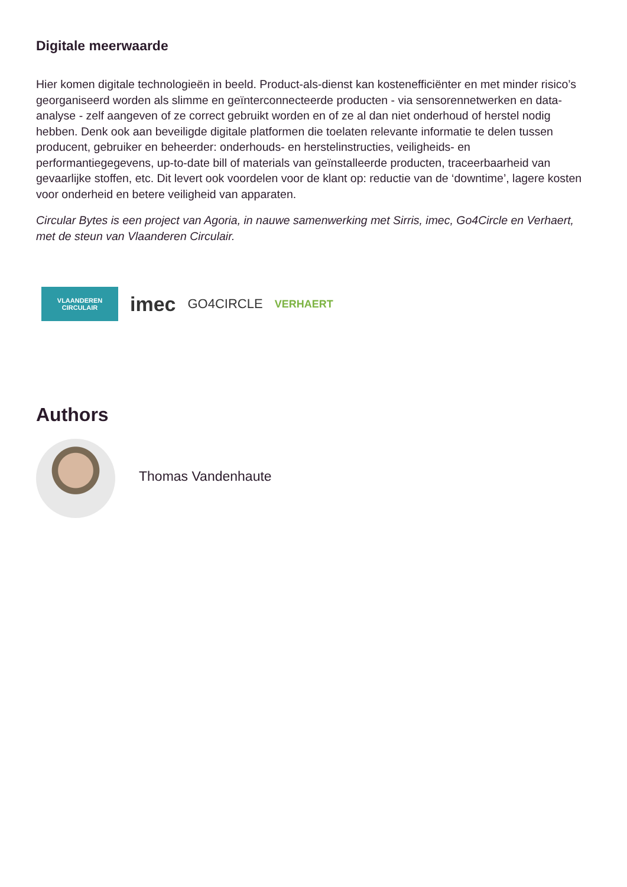Digitale meerwaarde
Hier komen digitale technologieën in beeld. Product-als-dienst kan kostenefficiënter en met minder risico’s georganiseerd worden als slimme en geïnterconnecteerde producten - via sensorennetwerken en data-analyse - zelf aangeven of ze correct gebruikt worden en of ze al dan niet onderhoud of herstel nodig hebben. Denk ook aan beveiligde digitale platformen die toelaten relevante informatie te delen tussen producent, gebruiker en beheerder: onderhouds- en herstelinstructies, veiligheids- en performantiegegevens, up-to-date bill of materials van geïnstalleerde producten, traceerbaarheid van gevaarlijke stoffen, etc. Dit levert ook voordelen voor de klant op: reductie van de ‘downtime’, lagere kosten voor onderheid en betere veiligheid van apparaten.
Circular Bytes is een project van Agoria, in nauwe samenwerking met Sirris, imec, Go4Circle en Verhaert, met de steun van Vlaanderen Circulair.
VLAANDEREN
CIRCULAIR
imec
GO4CIRCLE
VERHAERT
Authors
Thomas Vandenhaute